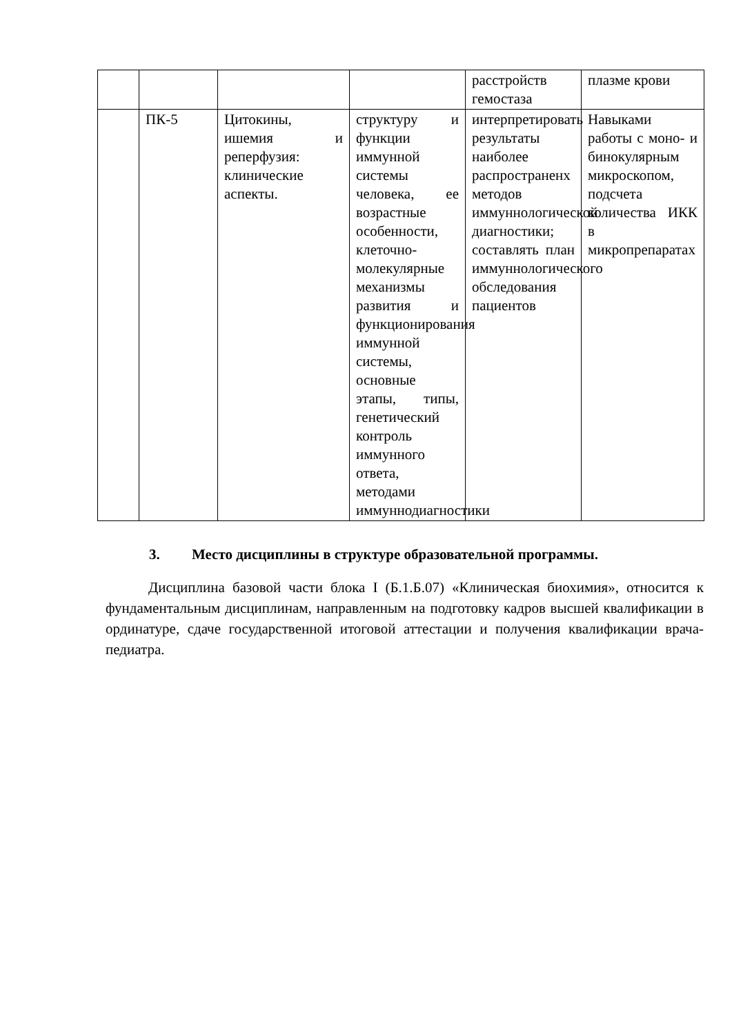| | | | | расстройств гемостаза | плазме крови |
| | ПК-5 | Цитокины, ишемия и реперфузия: клинические аспекты. | структуру и функции иммунной системы человека, ее возрастные особенности, клеточно-молекулярные механизмы развития и функционирования иммунной системы, основные этапы, типы, генетический контроль иммунного ответа, методами иммуннодиагностики | интерпретировать результаты наиболее распространенх методов иммуннологической диагностики; составлять план иммуннологического обследования пациентов | Навыками работы с моно- и бинокулярным микроскопом, подсчета количества ИКК в микропрепаратах |
3. Место дисциплины в структуре образовательной программы.
Дисциплина базовой части блока I (Б.1.Б.07) «Клиническая биохимия», относится к фундаментальным дисциплинам, направленным на подготовку кадров высшей квалификации в ординатуре, сдаче государственной итоговой аттестации и получения квалификации врача-педиатра.